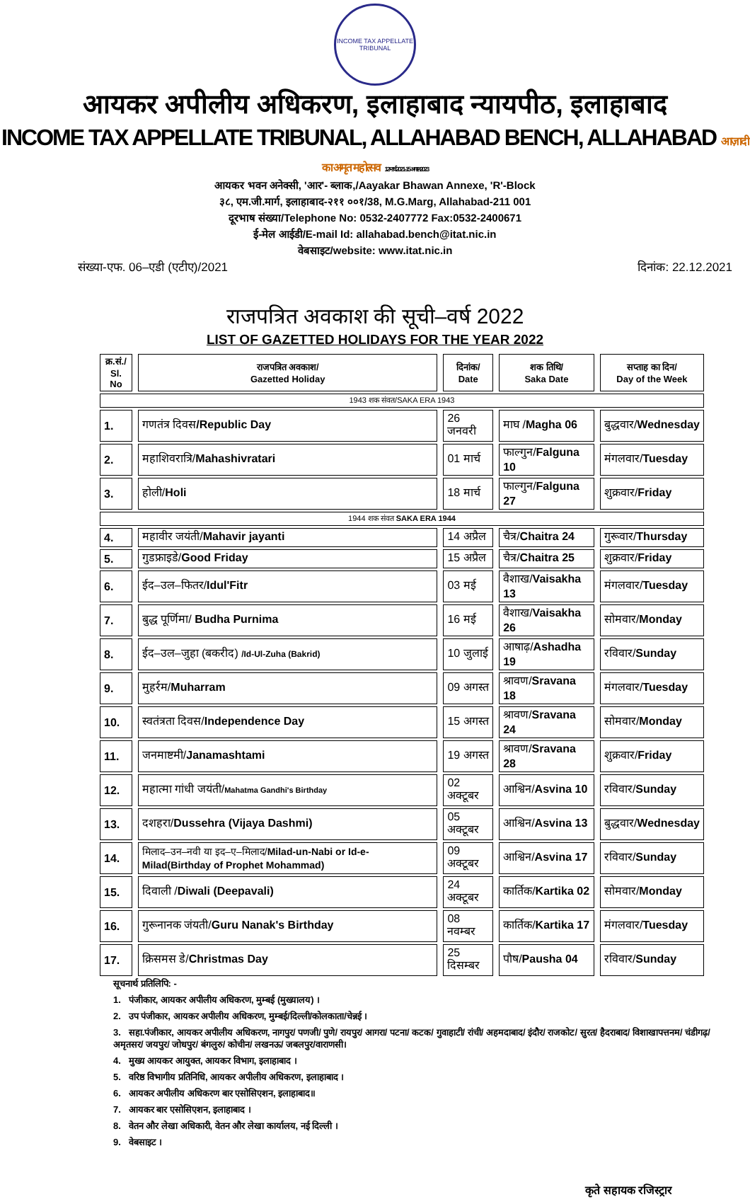INCOME TAX APPELLATE TRIBUNAL
आयकर अपीलीय अधिकरण, इलाहाबाद न्यायपीठ, इलाहाबाद
INCOME TAX APPELLATE TRIBUNAL, ALLAHABAD BENCH, ALLAHABAD आज़ादी का अमृत महोत्सव 12 मार्च 2021- 15 अगस्त 2023
आयकर भवन अनेक्सी, 'आर'- ब्लाक,/Aayakar Bhawan Annexe, 'R'-Block
३८, एम.जी.मार्ग, इलाहाबाद-२११ ००१/38, M.G.Marg, Allahabad-211 001
दूरभाष संख्या/Telephone No: 0532-2407772 Fax:0532-2400671
ई-मेल आईडी/E-mail Id: allahabad.bench@itat.nic.in
वेबसाइट/website: www.itat.nic.in
संख्या-एफ. 06–एडी (एटीए)/2021 दिनांक: 22.12.2021
राजपत्रित अवकाश की सूची–वर्ष 2022
LIST OF GAZETTED HOLIDAYS FOR THE YEAR 2022
| क्र.सं./ Sl. No | राजपत्रित अवकाश/ Gazetted Holiday | दिनांक/ Date | शक तिथि/ Saka Date | सप्ताह का दिन/ Day of the Week |
| --- | --- | --- | --- | --- |
| 1943 शक संवत/SAKA ERA 1943 | | | | |
| 1. | गणतंत्र दिवस /Republic Day | 26 जनवरी | माघ / Magha 06 | बुद्धवार/ Wednesday |
| 2. | महाशिवरात्रि/ Mahashivratari | 01 मार्च | फाल्गुन/ Falguna 10 | मंगलवार/ Tuesday |
| 3. | होली/ Holi | 18 मार्च | फाल्गुन/ Falguna 27 | शुक्रवार/ Friday |
| 1944 शक संवत SAKA ERA 1944 | | | | |
| 4. | महावीर जयंती/ Mahavir jayanti | 14 अप्रैल | चैत्र/ Chaitra 24 | गुरूवार/ Thursday |
| 5. | गुडफ्राइडे/ Good Friday | 15 अप्रैल | चैत्र/ Chaitra 25 | शुक्रवार/ Friday |
| 6. | ईद–उल–फितर/ Idul'Fitr | 03 मई | वैशाख/ Vaisakha 13 | मंगलवार/ Tuesday |
| 7. | बुद्ध पूर्णिमा/ Budha Purnima | 16 मई | वैशाख/ Vaisakha 26 | सोमवार/ Monday |
| 8. | ईद–उल–जुहा (बकरीद) /Id-Ul-Zuha (Bakrid) | 10 जुलाई | आषाढ़/ Ashadha 19 | रविवार/ Sunday |
| 9. | मुहर्रम/ Muharram | 09 अगस्त | श्रावण/ Sravana 18 | मंगलवार/ Tuesday |
| 10. | स्वतंत्रता दिवस/ Independence Day | 15 अगस्त | श्रावण/ Sravana 24 | सोमवार/ Monday |
| 11. | जनमाष्टमी/ Janamashtami | 19 अगस्त | श्रावण/ Sravana 28 | शुक्रवार/ Friday |
| 12. | महात्मा गांधी जयंती/ Mahatma Gandhi's Birthday | 02 अक्टूबर | आश्विन/ Asvina 10 | रविवार/ Sunday |
| 13. | दशहरा/ Dussehra (Vijaya Dashmi) | 05 अक्टूबर | आश्विन/ Asvina 13 | बुद्धवार/ Wednesday |
| 14. | मिलाद–उन–नवी या इद–ए–मिलाद/ Milad-un-Nabi or Id-e-Milad(Birthday of Prophet Mohammad) | 09 अक्टूबर | आश्विन/ Asvina 17 | रविवार/ Sunday |
| 15. | दिवाली / Diwali (Deepavali) | 24 अक्टूबर | कार्तिक/ Kartika 02 | सोमवार/ Monday |
| 16. | गुरूनानक जंयती/ Guru Nanak's Birthday | 08 नवम्बर | कार्तिक/ Kartika 17 | मंगलवार/ Tuesday |
| 17. | क्रिसमस डे/ Christmas Day | 25 दिसम्बर | पौष/ Pausha 04 | रविवार/ Sunday |
सूचनार्थ प्रतिलिपि: -
1. पंजीकार, आयकर अपीलीय अधिकरण, मुम्बई (मुख्यालय) ।
2. उप पंजीकार, आयकर अपीलीय अधिकरण, मुम्बई/दिल्ली/कोलकाता/चेन्नई ।
3. सहा.पंजीकार, आयकर अपीलीय अधिकरण, नागपुर/ पणजी/ पुणे/ रायपुर/ आगरा/ पटना/ कटक/ गुवाहाटी/ रांची/ अहमदाबाद/ इंदौर/ राजकोट/ सुरत/ हैदराबाद/ विशाखापत्तनम/ चंडीगढ़/ अमृतसर/ जयपुर/ जोधपुर/ बंगलुरु/ कोचीन/ लखनऊ/ जबलपुर/वाराणसी।
4. मुख्य आयकर आयुक्त, आयकर विभाग, इलाहाबाद ।
5. वरिष्ठ विभागीय प्रतिनिधि, आयकर अपीलीय अधिकरण, इलाहाबाद ।
6. आयकर अपीलीय अधिकरण बार एसोसिएशन, इलाहाबाद॥
7. आयकर बार एसोसिएशन, इलाहाबाद ।
8. वेतन और लेखा अधिकारी, वेतन और लेखा कार्यालय, नई दिल्ली ।
9. वेबसाइट ।
कृते सहायक रजिस्ट्रार